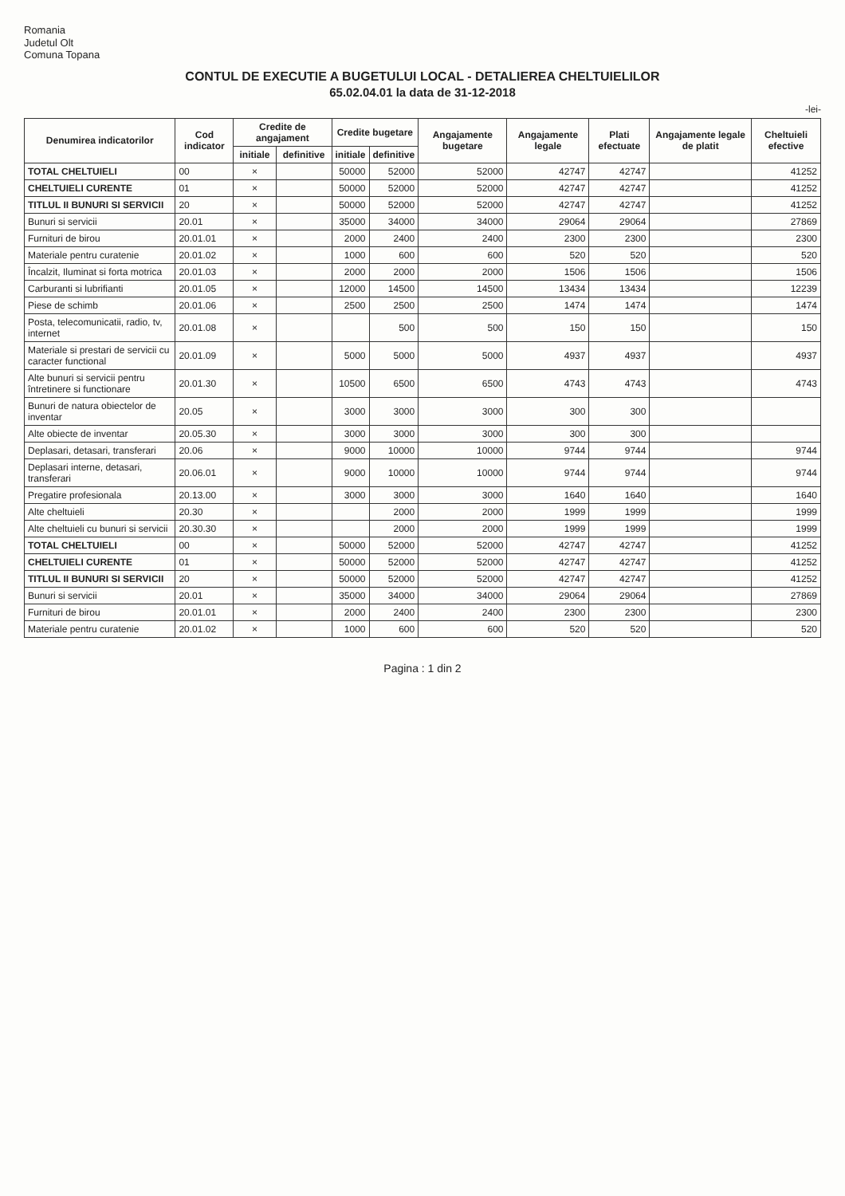Romania
Judetul Olt
Comuna Topana
CONTUL DE EXECUTIE A BUGETULUI LOCAL - DETALIEREA CHELTUIELILOR
65.02.04.01 la data de 31-12-2018
-lei-
| Denumirea indicatorilor | Cod indicator | Credite de angajament | | Credite bugetare | | Angajamente bugetare | Angajamente legale | Plati efectuate | Angajamente legale de platit | Cheltuieli efective |
| --- | --- | --- | --- | --- | --- | --- | --- | --- | --- | --- |
| | | initiale | definitive | initiale | definitive | | | | | |
| TOTAL CHELTUIELI | 00 | × | | 50000 | 52000 | 52000 | 42747 | 42747 | | 41252 |
| CHELTUIELI CURENTE | 01 | × | | 50000 | 52000 | 52000 | 42747 | 42747 | | 41252 |
| TITLUL II BUNURI SI SERVICII | 20 | × | | 50000 | 52000 | 52000 | 42747 | 42747 | | 41252 |
| Bunuri si servicii | 20.01 | × | | 35000 | 34000 | 34000 | 29064 | 29064 | | 27869 |
| Furnituri de birou | 20.01.01 | × | | 2000 | 2400 | 2400 | 2300 | 2300 | | 2300 |
| Materiale pentru curatenie | 20.01.02 | × | | 1000 | 600 | 600 | 520 | 520 | | 520 |
| Încalzit, Iluminat si forta motrica | 20.01.03 | × | | 2000 | 2000 | 2000 | 1506 | 1506 | | 1506 |
| Carburanti si lubrifianti | 20.01.05 | × | | 12000 | 14500 | 14500 | 13434 | 13434 | | 12239 |
| Piese de schimb | 20.01.06 | × | | 2500 | 2500 | 2500 | 1474 | 1474 | | 1474 |
| Posta, telecomunicatii, radio, tv, internet | 20.01.08 | × | | | 500 | 500 | 150 | 150 | | 150 |
| Materiale si prestari de servicii cu caracter functional | 20.01.09 | × | | 5000 | 5000 | 5000 | 4937 | 4937 | | 4937 |
| Alte bunuri si servicii pentru întretinere si functionare | 20.01.30 | × | | 10500 | 6500 | 6500 | 4743 | 4743 | | 4743 |
| Bunuri de natura obiectelor de inventar | 20.05 | × | | 3000 | 3000 | 3000 | 300 | 300 | | |
| Alte obiecte de inventar | 20.05.30 | × | | 3000 | 3000 | 3000 | 300 | 300 | | |
| Deplasari, detasari, transferari | 20.06 | × | | 9000 | 10000 | 10000 | 9744 | 9744 | | 9744 |
| Deplasari interne, detasari, transferari | 20.06.01 | × | | 9000 | 10000 | 10000 | 9744 | 9744 | | 9744 |
| Pregatire profesionala | 20.13.00 | × | | 3000 | 3000 | 3000 | 1640 | 1640 | | 1640 |
| Alte cheltuieli | 20.30 | × | | | 2000 | 2000 | 1999 | 1999 | | 1999 |
| Alte cheltuieli cu bunuri si servicii | 20.30.30 | × | | | 2000 | 2000 | 1999 | 1999 | | 1999 |
| TOTAL CHELTUIELI | 00 | × | | 50000 | 52000 | 52000 | 42747 | 42747 | | 41252 |
| CHELTUIELI CURENTE | 01 | × | | 50000 | 52000 | 52000 | 42747 | 42747 | | 41252 |
| TITLUL II BUNURI SI SERVICII | 20 | × | | 50000 | 52000 | 52000 | 42747 | 42747 | | 41252 |
| Bunuri si servicii | 20.01 | × | | 35000 | 34000 | 34000 | 29064 | 29064 | | 27869 |
| Furnituri de birou | 20.01.01 | × | | 2000 | 2400 | 2400 | 2300 | 2300 | | 2300 |
| Materiale pentru curatenie | 20.01.02 | × | | 1000 | 600 | 600 | 520 | 520 | | 520 |
Pagina : 1 din 2